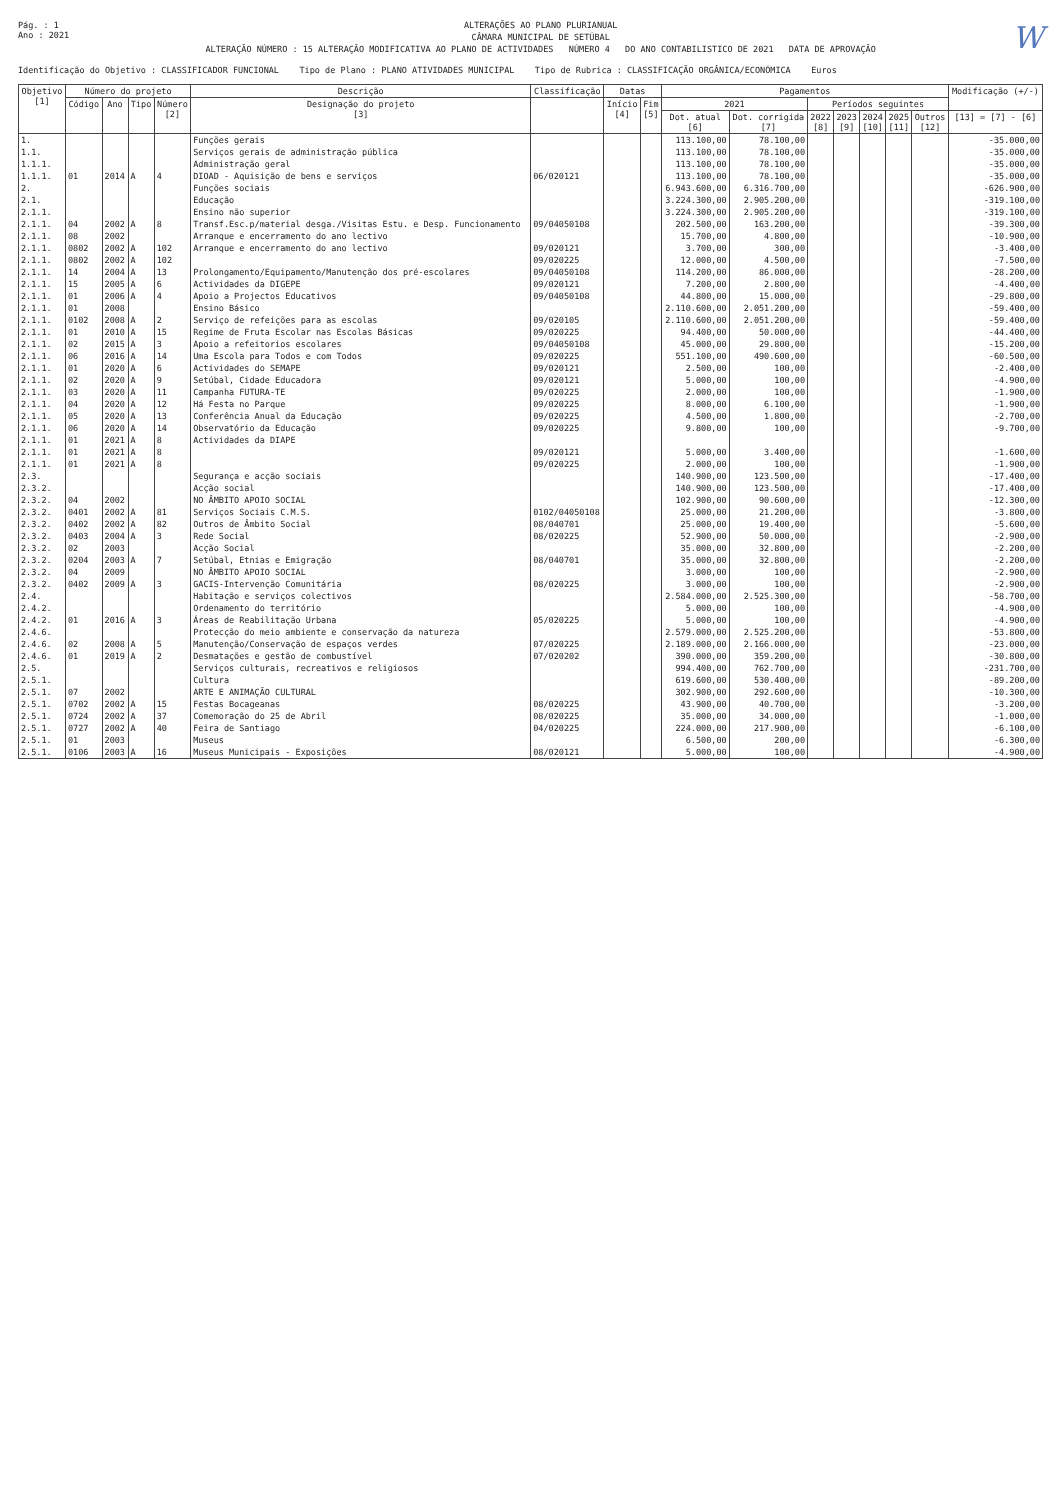Pág. : 1
Ano : 2021
ALTERAÇÕES AO PLANO PLURIANUAL
CÂMARA MUNICIPAL DE SETÚBAL
ALTERAÇÃO NÚMERO : 15 ALTERAÇÃO MODIFICATIVA AO PLANO DE ACTIVIDADES NÚMERO 4 DO ANO CONTABILISTICO DE 2021 DATA DE APROVAÇÃO
W
Identificação do Objetivo : CLASSIFICADOR FUNCIONAL Tipo de Plano : PLANO ATIVIDADES MUNICIPAL Tipo de Rubrica : CLASSIFICAÇÃO ORGÂNICA/ECONÓMICA Euros
| Objetivo [1] | Número do projeto | | | | Descrição | Classificação | Datas | | Pagamentos | | | | | | | Modificação (+/-) |
| --- | --- | --- | --- | --- | --- | --- | --- | --- | --- | --- | --- | --- | --- | --- | --- | --- |
| | Código | Ano | Tipo | Número [2] | Designação do projeto [3] | | Início [4] | Fim [5] | 2021 | | Períodos seguintes | | | | | |
| | | | | | | | | | Dot. atual [6] | Dot. corrigida [7] | 2022 [8] | 2023 [9] | 2024 [10] | 2025 [11] | Outros [12] | [13] = [7] - [6] |
| 1. | | | | | Funções gerais | | | | 113.100,00 | 78.100,00 | | | | | | -35.000,00 |
| 1.1. | | | | | Serviços gerais de administração pública | | | | 113.100,00 | 78.100,00 | | | | | | -35.000,00 |
| 1.1.1. | | | | | Administração geral | | | | 113.100,00 | 78.100,00 | | | | | | -35.000,00 |
| 1.1.1. | 01 | 2014 | A | 4 | DIOAD - Aquisição de bens e serviços | 06/020121 | | | 113.100,00 | 78.100,00 | | | | | | -35.000,00 |
| 2. | | | | | Funções sociais | | | | 6.943.600,00 | 6.316.700,00 | | | | | | -626.900,00 |
| 2.1. | | | | | Educação | | | | 3.224.300,00 | 2.905.200,00 | | | | | | -319.100,00 |
| 2.1.1. | | | | | Ensino não superior | | | | 3.224.300,00 | 2.905.200,00 | | | | | | -319.100,00 |
| 2.1.1. | 04 | 2002 | A | 8 | Transf.Esc.p/material desga./Visitas Estu. e Desp. Funcionamento | 09/04050108 | | | 202.500,00 | 163.200,00 | | | | | | -39.300,00 |
| 2.1.1. | 08 | 2002 | | | Arranque e encerramento do ano lectivo | | | | 15.700,00 | 4.800,00 | | | | | | -10.900,00 |
| 2.1.1. | 0802 | 2002 | A | 102 | Arranque e encerramento do ano lectivo | 09/020121 | | | 3.700,00 | 300,00 | | | | | | -3.400,00 |
| 2.1.1. | 0802 | 2002 | A | 102 | | 09/020225 | | | 12.000,00 | 4.500,00 | | | | | | -7.500,00 |
| 2.1.1. | 14 | 2004 | A | 13 | Prolongamento/Equipamento/Manutenção dos pré-escolares | 09/04050108 | | | 114.200,00 | 86.000,00 | | | | | | -28.200,00 |
| 2.1.1. | 15 | 2005 | A | 6 | Actividades da DIGEPE | 09/020121 | | | 7.200,00 | 2.800,00 | | | | | | -4.400,00 |
| 2.1.1. | 01 | 2006 | A | 4 | Apoio a Projectos Educativos | 09/04050108 | | | 44.800,00 | 15.000,00 | | | | | | -29.800,00 |
| 2.1.1. | 01 | 2008 | | | Ensino Básico | | | | 2.110.600,00 | 2.051.200,00 | | | | | | -59.400,00 |
| 2.1.1. | 0102 | 2008 | A | 2 | Serviço de refeições para as escolas | 09/020105 | | | 2.110.600,00 | 2.051.200,00 | | | | | | -59.400,00 |
| 2.1.1. | 01 | 2010 | A | 15 | Regime de Fruta Escolar nas Escolas Básicas | 09/020225 | | | 94.400,00 | 50.000,00 | | | | | | -44.400,00 |
| 2.1.1. | 02 | 2015 | A | 3 | Apoio a refeitorios escolares | 09/04050108 | | | 45.000,00 | 29.800,00 | | | | | | -15.200,00 |
| 2.1.1. | 06 | 2016 | A | 14 | Uma Escola para Todos e com Todos | 09/020225 | | | 551.100,00 | 490.600,00 | | | | | | -60.500,00 |
| 2.1.1. | 01 | 2020 | A | 6 | Actividades do SEMAPE | 09/020121 | | | 2.500,00 | 100,00 | | | | | | -2.400,00 |
| 2.1.1. | 02 | 2020 | A | 9 | Setúbal, Cidade Educadora | 09/020121 | | | 5.000,00 | 100,00 | | | | | | -4.900,00 |
| 2.1.1. | 03 | 2020 | A | 11 | Campanha FUTURA-TE | 09/020225 | | | 2.000,00 | 100,00 | | | | | | -1.900,00 |
| 2.1.1. | 04 | 2020 | A | 12 | Há Festa no Parque | 09/020225 | | | 8.000,00 | 6.100,00 | | | | | | -1.900,00 |
| 2.1.1. | 05 | 2020 | A | 13 | Conferência Anual da Educação | 09/020225 | | | 4.500,00 | 1.800,00 | | | | | | -2.700,00 |
| 2.1.1. | 06 | 2020 | A | 14 | Observatório da Educação | 09/020225 | | | 9.800,00 | 100,00 | | | | | | -9.700,00 |
| 2.1.1. | 01 | 2021 | A | 8 | Actividades da DIAPE | | | | | | | | | | | |
| 2.1.1. | 01 | 2021 | A | 8 | | 09/020121 | | | 5.000,00 | 3.400,00 | | | | | | -1.600,00 |
| 2.1.1. | 01 | 2021 | A | 8 | | 09/020225 | | | 2.000,00 | 100,00 | | | | | | -1.900,00 |
| 2.3. | | | | | Segurança e acção sociais | | | | 140.900,00 | 123.500,00 | | | | | | -17.400,00 |
| 2.3.2. | | | | | Acção social | | | | 140.900,00 | 123.500,00 | | | | | | -17.400,00 |
| 2.3.2. | 04 | 2002 | | | NO ÂMBITO APOIO SOCIAL | | | | 102.900,00 | 90.600,00 | | | | | | -12.300,00 |
| 2.3.2. | 0401 | 2002 | A | 81 | Serviços Sociais C.M.S. | 0102/04050108 | | | 25.000,00 | 21.200,00 | | | | | | -3.800,00 |
| 2.3.2. | 0402 | 2002 | A | 82 | Outros de Âmbito Social | 08/040701 | | | 25.000,00 | 19.400,00 | | | | | | -5.600,00 |
| 2.3.2. | 0403 | 2004 | A | 3 | Rede Social | 08/020225 | | | 52.900,00 | 50.000,00 | | | | | | -2.900,00 |
| 2.3.2. | 02 | 2003 | | | Acção Social | | | | 35.000,00 | 32.800,00 | | | | | | -2.200,00 |
| 2.3.2. | 0204 | 2003 | A | 7 | Setúbal, Etnias e Emigração | 08/040701 | | | 35.000,00 | 32.800,00 | | | | | | -2.200,00 |
| 2.3.2. | 04 | 2009 | | | NO ÂMBITO APOIO SOCIAL | | | | 3.000,00 | 100,00 | | | | | | -2.900,00 |
| 2.3.2. | 0402 | 2009 | A | 3 | GACIS-Intervenção Comunitária | 08/020225 | | | 3.000,00 | 100,00 | | | | | | -2.900,00 |
| 2.4. | | | | | Habitação e serviços colectivos | | | | 2.584.000,00 | 2.525.300,00 | | | | | | -58.700,00 |
| 2.4.2. | | | | | Ordenamento do território | | | | 5.000,00 | 100,00 | | | | | | -4.900,00 |
| 2.4.2. | 01 | 2016 | A | 3 | Áreas de Reabilitação Urbana | 05/020225 | | | 5.000,00 | 100,00 | | | | | | -4.900,00 |
| 2.4.6. | | | | | Protecção do meio ambiente e conservação da natureza | | | | 2.579.000,00 | 2.525.200,00 | | | | | | -53.800,00 |
| 2.4.6. | 02 | 2008 | A | 5 | Manutenção/Conservação de espaços verdes | 07/020225 | | | 2.189.000,00 | 2.166.000,00 | | | | | | -23.000,00 |
| 2.4.6. | 01 | 2019 | A | 2 | Desmatações e gestão de combustível | 07/020202 | | | 390.000,00 | 359.200,00 | | | | | | -30.800,00 |
| 2.5. | | | | | Serviços culturais, recreativos e religiosos | | | | 994.400,00 | 762.700,00 | | | | | | -231.700,00 |
| 2.5.1. | | | | | Cultura | | | | 619.600,00 | 530.400,00 | | | | | | -89.200,00 |
| 2.5.1. | 07 | 2002 | | | ARTE E ANIMAÇÃO CULTURAL | | | | 302.900,00 | 292.600,00 | | | | | | -10.300,00 |
| 2.5.1. | 0702 | 2002 | A | 15 | Festas Bocageanas | 08/020225 | | | 43.900,00 | 40.700,00 | | | | | | -3.200,00 |
| 2.5.1. | 0724 | 2002 | A | 37 | Comemoração do 25 de Abril | 08/020225 | | | 35.000,00 | 34.000,00 | | | | | | -1.000,00 |
| 2.5.1. | 0727 | 2002 | A | 40 | Feira de Santiago | 04/020225 | | | 224.000,00 | 217.900,00 | | | | | | -6.100,00 |
| 2.5.1. | 01 | 2003 | | | Museus | | | | 6.500,00 | 200,00 | | | | | | -6.300,00 |
| 2.5.1. | 0106 | 2003 | A | 16 | Museus Municipais - Exposições | 08/020121 | | | 5.000,00 | 100,00 | | | | | | -4.900,00 |